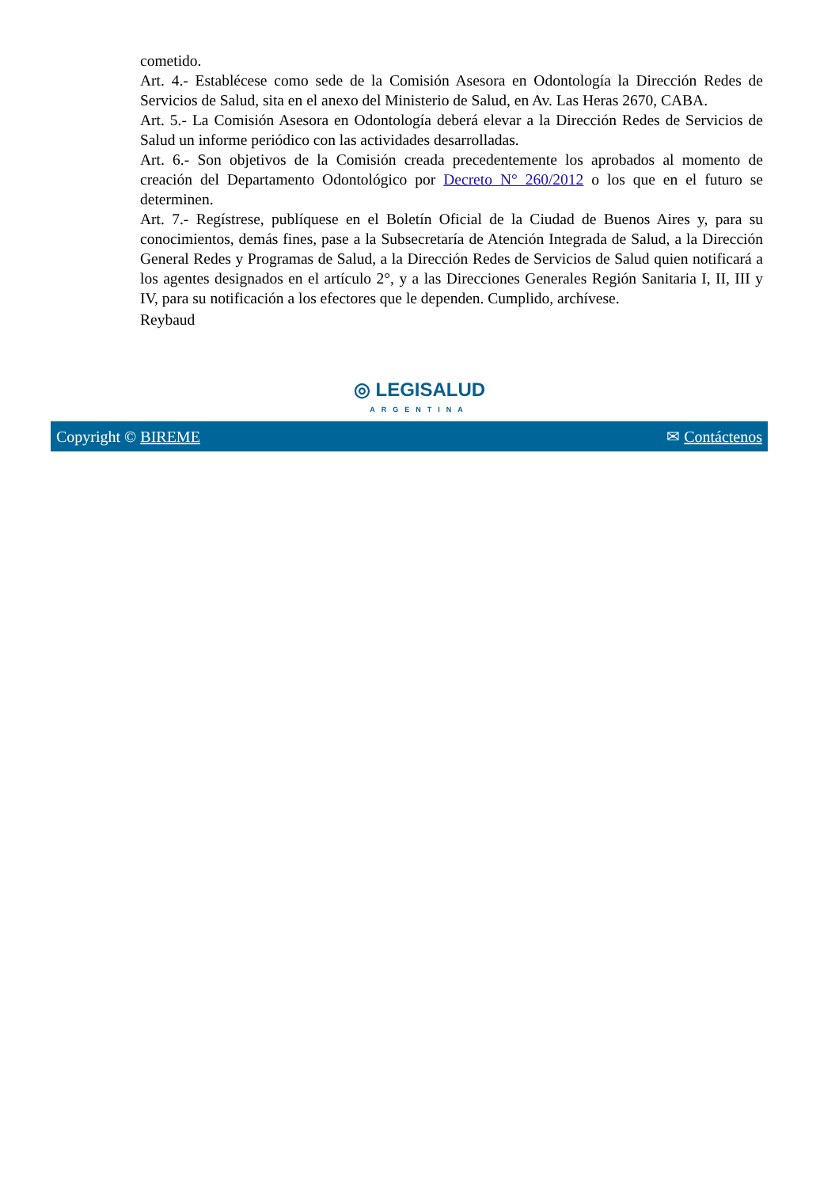cometido.
Art. 4.- Establécese como sede de la Comisión Asesora en Odontología la Dirección Redes de Servicios de Salud, sita en el anexo del Ministerio de Salud, en Av. Las Heras 2670, CABA.
Art. 5.- La Comisión Asesora en Odontología deberá elevar a la Dirección Redes de Servicios de Salud un informe periódico con las actividades desarrolladas.
Art. 6.- Son objetivos de la Comisión creada precedentemente los aprobados al momento de creación del Departamento Odontológico por Decreto N° 260/2012 o los que en el futuro se determinen.
Art. 7.- Regístrese, publíquese en el Boletín Oficial de la Ciudad de Buenos Aires y, para su conocimientos, demás fines, pase a la Subsecretaría de Atención Integrada de Salud, a la Dirección General Redes y Programas de Salud, a la Dirección Redes de Servicios de Salud quien notificará a los agentes designados en el artículo 2°, y a las Direcciones Generales Región Sanitaria I, II, III y IV, para su notificación a los efectores que le dependen. Cumplido, archívese.
Reybaud
◎ LEGISALUD
ARGENTINA
Copyright © BIREME ✉ Contáctenos